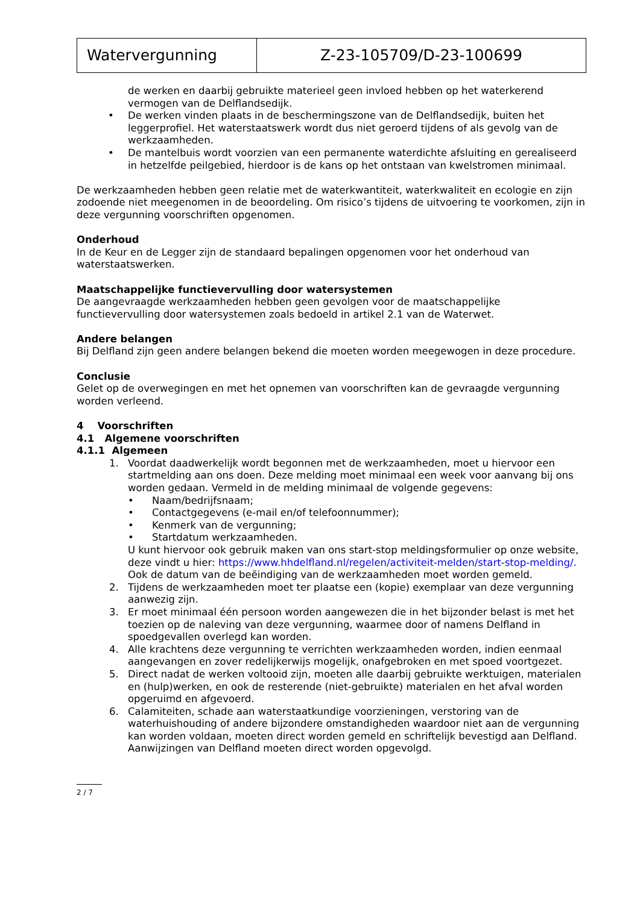| Watervergunning | Z-23-105709/D-23-100699 |
de werken en daarbij gebruikte materieel geen invloed hebben op het waterkerend vermogen van de Delflandsedijk.
• De werken vinden plaats in de beschermingszone van de Delflandsedijk, buiten het leggerprofiel. Het waterstaatswerk wordt dus niet geroerd tijdens of als gevolg van de werkzaamheden.
• De mantelbuis wordt voorzien van een permanente waterdichte afsluiting en gerealiseerd in hetzelfde peilgebied, hierdoor is de kans op het ontstaan van kwelstromen minimaal.
De werkzaamheden hebben geen relatie met de waterkwantiteit, waterkwaliteit en ecologie en zijn zodoende niet meegenomen in de beoordeling. Om risico’s tijdens de uitvoering te voorkomen, zijn in deze vergunning voorschriften opgenomen.
Onderhoud
In de Keur en de Legger zijn de standaard bepalingen opgenomen voor het onderhoud van waterstaatswerken.
Maatschappelijke functievervulling door watersystemen
De aangevraagde werkzaamheden hebben geen gevolgen voor de maatschappelijke functievervulling door watersystemen zoals bedoeld in artikel 2.1 van de Waterwet.
Andere belangen
Bij Delfland zijn geen andere belangen bekend die moeten worden meegewogen in deze procedure.
Conclusie
Gelet op de overwegingen en met het opnemen van voorschriften kan de gevraagde vergunning worden verleend.
4 Voorschriften
4.1 Algemene voorschriften
4.1.1 Algemeen
1. Voordat daadwerkelijk wordt begonnen met de werkzaamheden, moet u hiervoor een startmelding aan ons doen. Deze melding moet minimaal een week voor aanvang bij ons worden gedaan. Vermeld in de melding minimaal de volgende gegevens:
• Naam/bedrijfsnaam;
• Contactgegevens (e-mail en/of telefoonnummer);
• Kenmerk van de vergunning;
• Startdatum werkzaamheden.
U kunt hiervoor ook gebruik maken van ons start-stop meldingsformulier op onze website, deze vindt u hier: https://www.hhdelfland.nl/regelen/activiteit-melden/start-stop-melding/. Ook de datum van de beëindiging van de werkzaamheden moet worden gemeld.
2. Tijdens de werkzaamheden moet ter plaatse een (kopie) exemplaar van deze vergunning aanwezig zijn.
3. Er moet minimaal één persoon worden aangewezen die in het bijzonder belast is met het toezien op de naleving van deze vergunning, waarmee door of namens Delfland in spoedgevallen overlegd kan worden.
4. Alle krachtens deze vergunning te verrichten werkzaamheden worden, indien eenmaal aangevangen en zover redelijkerwijs mogelijk, onafgebroken en met spoed voortgezet.
5. Direct nadat de werken voltooid zijn, moeten alle daarbij gebruikte werktuigen, materialen en (hulp)werken, en ook de resterende (niet-gebruikte) materialen en het afval worden opgeruimd en afgevoerd.
6. Calamiteiten, schade aan waterstaatkundige voorzieningen, verstoring van de waterhuishouding of andere bijzondere omstandigheden waardoor niet aan de vergunning kan worden voldaan, moeten direct worden gemeld en schriftelijk bevestigd aan Delfland. Aanwijzingen van Delfland moeten direct worden opgevolgd.
2 / 7